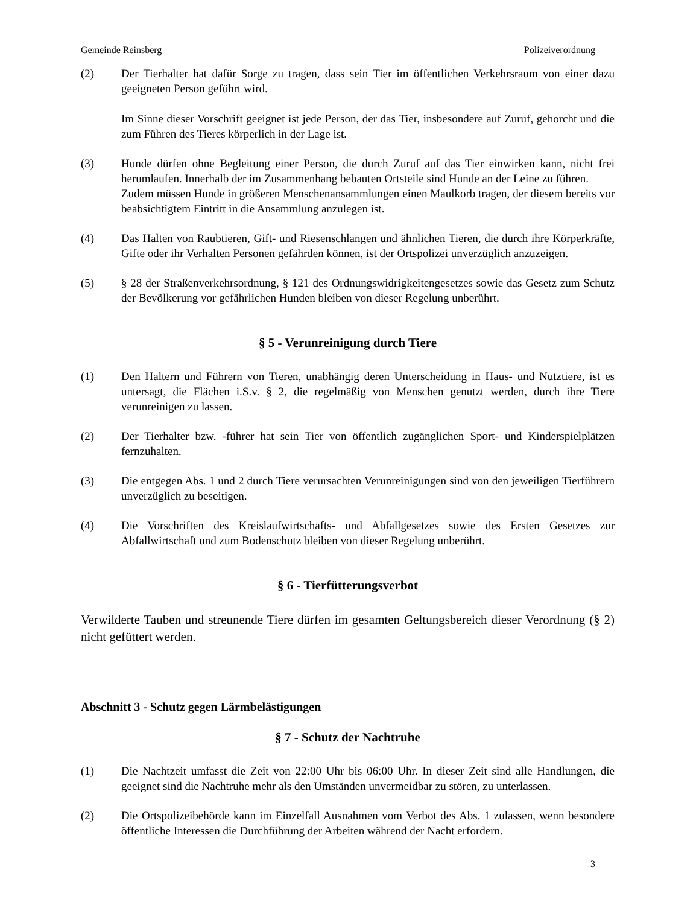Gemeinde Reinsberg Polizeiverordnung
(2) Der Tierhalter hat dafür Sorge zu tragen, dass sein Tier im öffentlichen Verkehrsraum von einer dazu geeigneten Person geführt wird.
Im Sinne dieser Vorschrift geeignet ist jede Person, der das Tier, insbesondere auf Zuruf, gehorcht und die zum Führen des Tieres körperlich in der Lage ist.
(3) Hunde dürfen ohne Begleitung einer Person, die durch Zuruf auf das Tier einwirken kann, nicht frei herumlaufen. Innerhalb der im Zusammenhang bebauten Ortsteile sind Hunde an der Leine zu führen.
Zudem müssen Hunde in größeren Menschenansammlungen einen Maulkorb tragen, der diesem bereits vor beabsichtigtem Eintritt in die Ansammlung anzulegen ist.
(4) Das Halten von Raubtieren, Gift- und Riesenschlangen und ähnlichen Tieren, die durch ihre Körperkräfte, Gifte oder ihr Verhalten Personen gefährden können, ist der Ortspolizei unverzüglich anzuzeigen.
(5) § 28 der Straßenverkehrsordnung, § 121 des Ordnungswidrigkeitengesetzes sowie das Gesetz zum Schutz der Bevölkerung vor gefährlichen Hunden bleiben von dieser Regelung unberührt.
§ 5 - Verunreinigung durch Tiere
(1) Den Haltern und Führern von Tieren, unabhängig deren Unterscheidung in Haus- und Nutztiere, ist es untersagt, die Flächen i.S.v. § 2, die regelmäßig von Menschen genutzt werden, durch ihre Tiere verunreinigen zu lassen.
(2) Der Tierhalter bzw. -führer hat sein Tier von öffentlich zugänglichen Sport- und Kinderspielplätzen fernzuhalten.
(3) Die entgegen Abs. 1 und 2 durch Tiere verursachten Verunreinigungen sind von den jeweiligen Tierführern unverzüglich zu beseitigen.
(4) Die Vorschriften des Kreislaufwirtschafts- und Abfallgesetzes sowie des Ersten Gesetzes zur Abfallwirtschaft und zum Bodenschutz bleiben von dieser Regelung unberührt.
§ 6 - Tierfütterungsverbot
Verwilderte Tauben und streunende Tiere dürfen im gesamten Geltungsbereich dieser Verordnung (§ 2) nicht gefüttert werden.
Abschnitt 3 - Schutz gegen Lärmbelästigungen
§ 7 - Schutz der Nachtruhe
(1) Die Nachtzeit umfasst die Zeit von 22:00 Uhr bis 06:00 Uhr. In dieser Zeit sind alle Handlungen, die geeignet sind die Nachtruhe mehr als den Umständen unvermeidbar zu stören, zu unterlassen.
(2) Die Ortspolizeibehörde kann im Einzelfall Ausnahmen vom Verbot des Abs. 1 zulassen, wenn besondere öffentliche Interessen die Durchführung der Arbeiten während der Nacht erfordern.
3